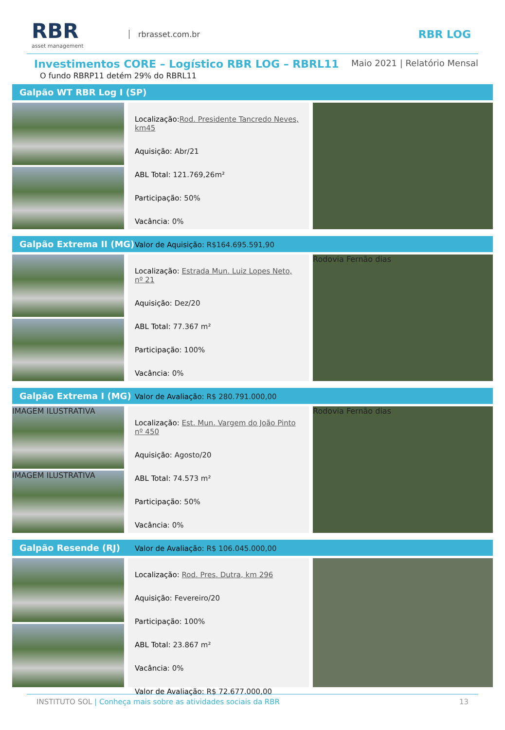RBR
asset management
rbrasset.com.br
RBR LOG
Investimentos CORE – Logístico RBR LOG – RBRL11
Maio 2021 | Relatório Mensal
O fundo RBRP11 detém 29% do RBRL11
Galpão WT RBR Log I (SP)
Localização: Rod. Presidente Tancredo Neves, km45
Aquisição: Abr/21
ABL Total: 121.769,26m²
Participação: 50%
Vacância: 0%
Valor de Aquisição: R$164.695.591,90
Galpão Extrema II (MG)
Localização: Estrada Mun. Luiz Lopes Neto, nº 21
Aquisição: Dez/20
ABL Total: 77.367 m²
Participação: 100%
Vacância: 0%
Valor de Avaliação: R$ 280.791.000,00
Rodovia Fernão dias
Galpão Extrema I (MG)
IMAGEM ILUSTRATIVA
IMAGEM ILUSTRATIVA
Localização: Est. Mun. Vargem do João Pinto nº 450
Aquisição: Agosto/20
ABL Total: 74.573 m²
Participação: 50%
Vacância: 0%
Valor de Avaliação: R$ 106.045.000,00
Rodovia Fernão dias
Galpão Resende (RJ)
Localização: Rod. Pres. Dutra, km 296
Aquisição: Fevereiro/20
Participação: 100%
ABL Total: 23.867 m²
Vacância: 0%
Valor de Avaliação: R$ 72.677.000,00
INSTITUTO SOL | Conheça mais sobre as atividades sociais da RBR 13